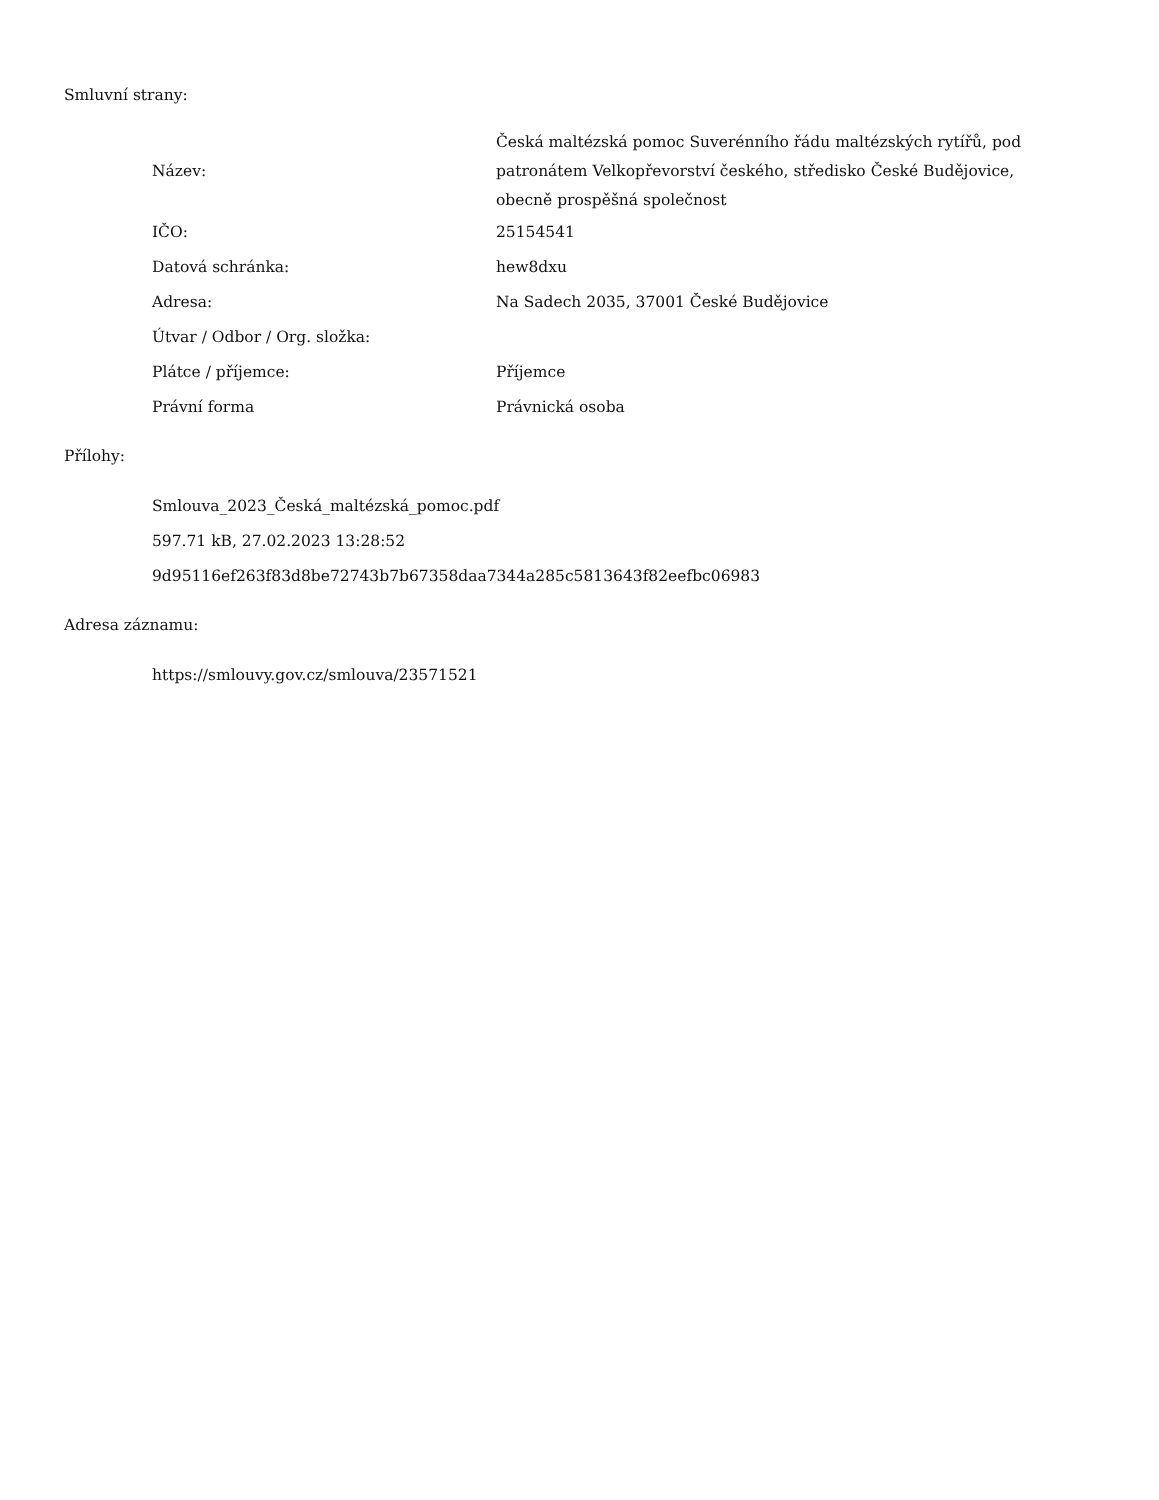Smluvní strany:
| Název: | Česká maltézská pomoc Suverénního řádu maltézských rytířů, pod patronátem Velkopřevorství českého, středisko České Budějovice, obecně prospěšná společnost |
| IČO: | 25154541 |
| Datová schránka: | hew8dxu |
| Adresa: | Na Sadech 2035, 37001 České Budějovice |
| Útvar / Odbor / Org. složka: | |
| Plátce / příjemce: | Příjemce |
| Právní forma | Právnická osoba |
Přílohy:
Smlouva_2023_Česká_maltézská_pomoc.pdf
597.71 kB, 27.02.2023 13:28:52
9d95116ef263f83d8be72743b7b67358daa7344a285c5813643f82eefbc06983
Adresa záznamu:
https://smlouvy.gov.cz/smlouva/23571521